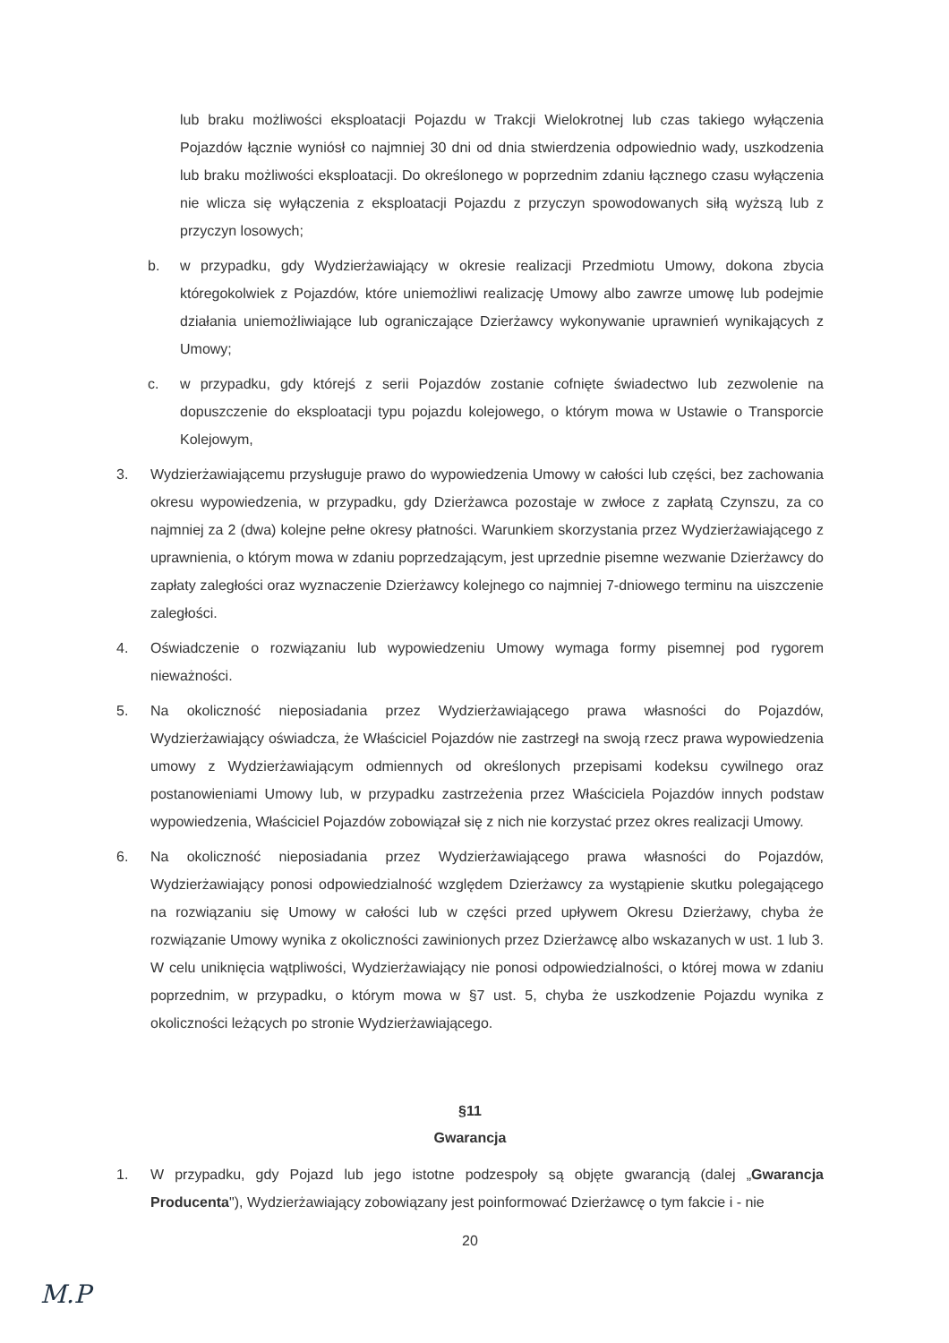lub braku możliwości eksploatacji Pojazdu w Trakcji Wielokrotnej lub czas takiego wyłączenia Pojazdów łącznie wyniósł co najmniej 30 dni od dnia stwierdzenia odpowiednio wady, uszkodzenia lub braku możliwości eksploatacji. Do określonego w poprzednim zdaniu łącznego czasu wyłączenia nie wlicza się wyłączenia z eksploatacji Pojazdu z przyczyn spowodowanych siłą wyższą lub z przyczyn losowych;
b. w przypadku, gdy Wydzierżawiający w okresie realizacji Przedmiotu Umowy, dokona zbycia któregokolwiek z Pojazdów, które uniemożliwi realizację Umowy albo zawrze umowę lub podejmie działania uniemożliwiające lub ograniczające Dzierżawcy wykonywanie uprawnień wynikających z Umowy;
c. w przypadku, gdy którejś z serii Pojazdów zostanie cofnięte świadectwo lub zezwolenie na dopuszczenie do eksploatacji typu pojazdu kolejowego, o którym mowa w Ustawie o Transporcie Kolejowym,
3. Wydzierżawiającemu przysługuje prawo do wypowiedzenia Umowy w całości lub części, bez zachowania okresu wypowiedzenia, w przypadku, gdy Dzierżawca pozostaje w zwłoce z zapłatą Czynszu, za co najmniej za 2 (dwa) kolejne pełne okresy płatności. Warunkiem skorzystania przez Wydzierżawiającego z uprawnienia, o którym mowa w zdaniu poprzedzającym, jest uprzednie pisemne wezwanie Dzierżawcy do zapłaty zaległości oraz wyznaczenie Dzierżawcy kolejnego co najmniej 7-dniowego terminu na uiszczenie zaległości.
4. Oświadczenie o rozwiązaniu lub wypowiedzeniu Umowy wymaga formy pisemnej pod rygorem nieważności.
5. Na okoliczność nieposiadania przez Wydzierżawiającego prawa własności do Pojazdów, Wydzierżawiający oświadcza, że Właściciel Pojazdów nie zastrzegł na swoją rzecz prawa wypowiedzenia umowy z Wydzierżawiającym odmiennych od określonych przepisami kodeksu cywilnego oraz postanowieniami Umowy lub, w przypadku zastrzeżenia przez Właściciela Pojazdów innych podstaw wypowiedzenia, Właściciel Pojazdów zobowiązał się z nich nie korzystać przez okres realizacji Umowy.
6. Na okoliczność nieposiadania przez Wydzierżawiającego prawa własności do Pojazdów, Wydzierżawiający ponosi odpowiedzialność względem Dzierżawcy za wystąpienie skutku polegającego na rozwiązaniu się Umowy w całości lub w części przed upływem Okresu Dzierżawy, chyba że rozwiązanie Umowy wynika z okoliczności zawinionych przez Dzierżawcę albo wskazanych w ust. 1 lub 3. W celu uniknięcia wątpliwości, Wydzierżawiający nie ponosi odpowiedzialności, o której mowa w zdaniu poprzednim, w przypadku, o którym mowa w §7 ust. 5, chyba że uszkodzenie Pojazdu wynika z okoliczności leżących po stronie Wydzierżawiającego.
§11
Gwarancja
1. W przypadku, gdy Pojazd lub jego istotne podzespoły są objęte gwarancją (dalej „Gwarancja Producenta"), Wydzierżawiający zobowiązany jest poinformować Dzierżawcę o tym fakcie i - nie
20
M.P